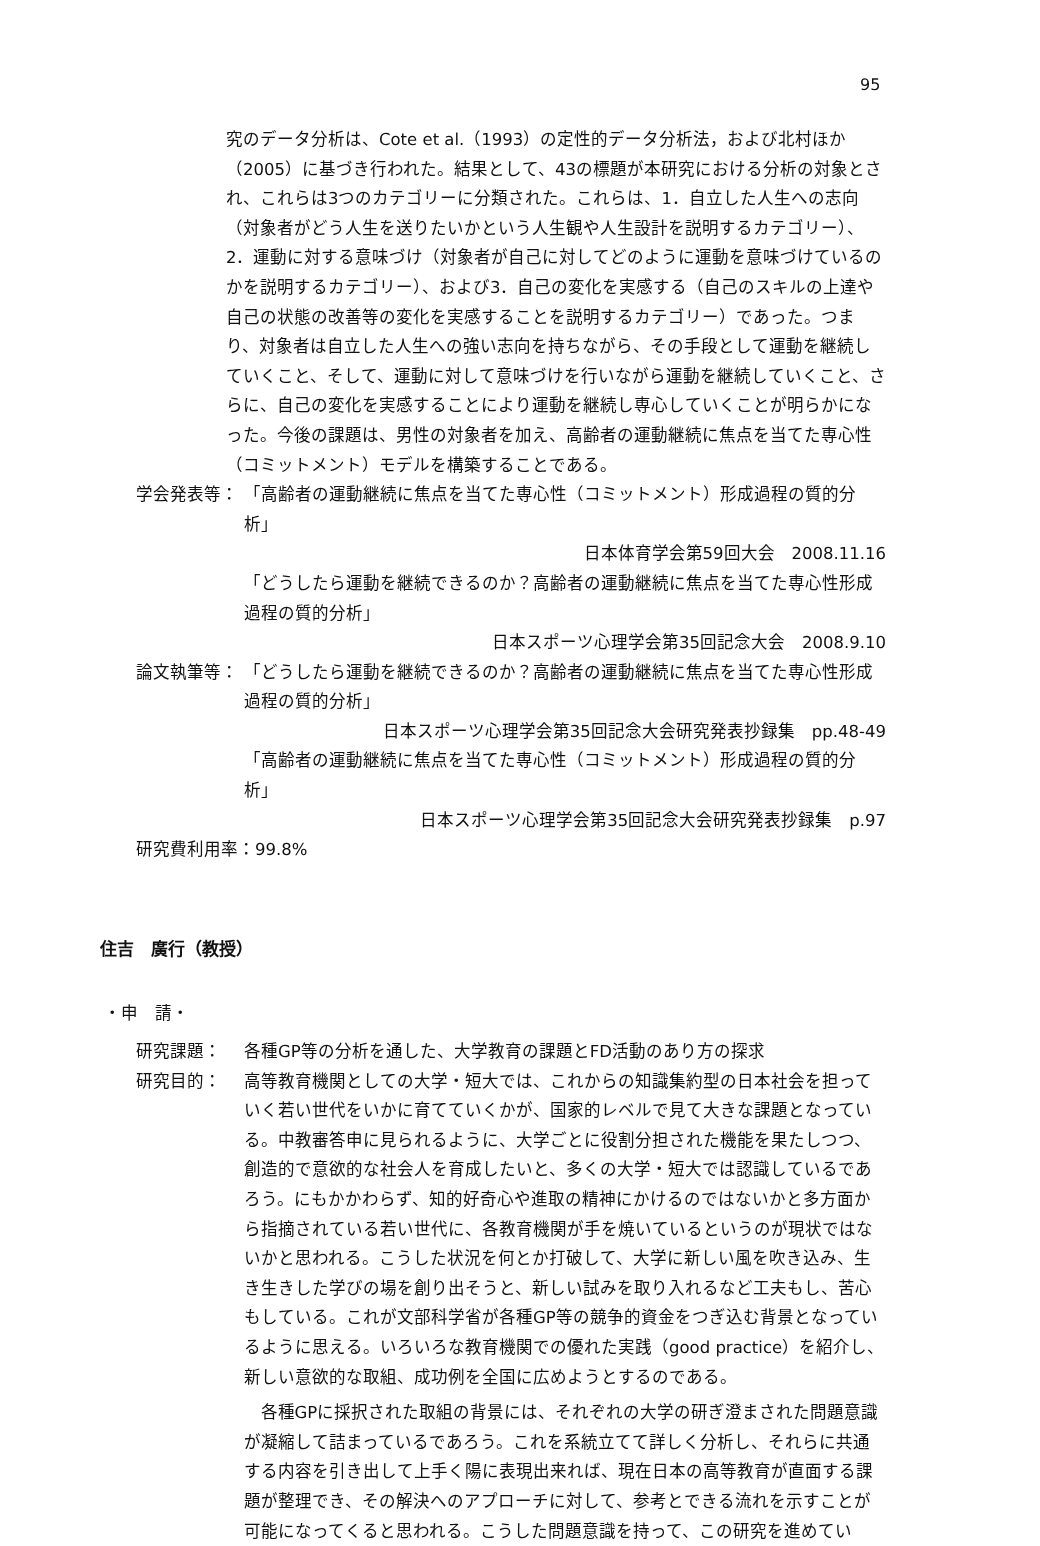95
究のデータ分析は、Cote et al.（1993）の定性的データ分析法，および北村ほか（2005）に基づき行われた。結果として、43の標題が本研究における分析の対象とされ、これらは3つのカテゴリーに分類された。これらは、1．自立した人生への志向（対象者がどう人生を送りたいかという人生観や人生設計を説明するカテゴリー）、2．運動に対する意味づけ（対象者が自己に対してどのように運動を意味づけているのかを説明するカテゴリー）、および3．自己の変化を実感する（自己のスキルの上達や自己の状態の改善等の変化を実感することを説明するカテゴリー）であった。つまり、対象者は自立した人生への強い志向を持ちながら、その手段として運動を継続していくこと、そして、運動に対して意味づけを行いながら運動を継続していくこと、さらに、自己の変化を実感することにより運動を継続し専心していくことが明らかになった。今後の課題は、男性の対象者を加え、高齢者の運動継続に焦点を当てた専心性（コミットメント）モデルを構築することである。
学会発表等： 「高齢者の運動継続に焦点を当てた専心性（コミットメント）形成過程の質的分析」
日本体育学会第59回大会　2008.11.16
「どうしたら運動を継続できるのか？高齢者の運動継続に焦点を当てた専心性形成過程の質的分析」
日本スポーツ心理学会第35回記念大会　2008.9.10
論文執筆等： 「どうしたら運動を継続できるのか？高齢者の運動継続に焦点を当てた専心性形成過程の質的分析」
日本スポーツ心理学会第35回記念大会研究発表抄録集　pp.48-49
「高齢者の運動継続に焦点を当てた専心性（コミットメント）形成過程の質的分析」
日本スポーツ心理学会第35回記念大会研究発表抄録集　p.97
研究費利用率：99.8%
住吉　廣行（教授）
・申　請・
研究課題： 各種GP等の分析を通した、大学教育の課題とFD活動のあり方の探求
研究目的： 高等教育機関としての大学・短大では、これからの知識集約型の日本社会を担っていく若い世代をいかに育てていくかが、国家的レベルで見て大きな課題となっている。中教審答申に見られるように、大学ごとに役割分担された機能を果たしつつ、創造的で意欲的な社会人を育成したいと、多くの大学・短大では認識しているであろう。にもかかわらず、知的好奇心や進取の精神にかけるのではないかと多方面から指摘されている若い世代に、各教育機関が手を焼いているというのが現状ではないかと思われる。こうした状況を何とか打破して、大学に新しい風を吹き込み、生き生きした学びの場を創り出そうと、新しい試みを取り入れるなど工夫もし、苦心もしている。これが文部科学省が各種GP等の競争的資金をつぎ込む背景となっているように思える。いろいろな教育機関での優れた実践（good practice）を紹介し、新しい意欲的な取組、成功例を全国に広めようとするのである。
各種GPに採択された取組の背景には、それぞれの大学の研ぎ澄まされた問題意識が凝縮して詰まっているであろう。これを系統立てて詳しく分析し、それらに共通する内容を引き出して上手く陽に表現出来れば、現在日本の高等教育が直面する課題が整理でき、その解決へのアプローチに対して、参考とできる流れを示すことが可能になってくると思われる。こうした問題意識を持って、この研究を進めてい